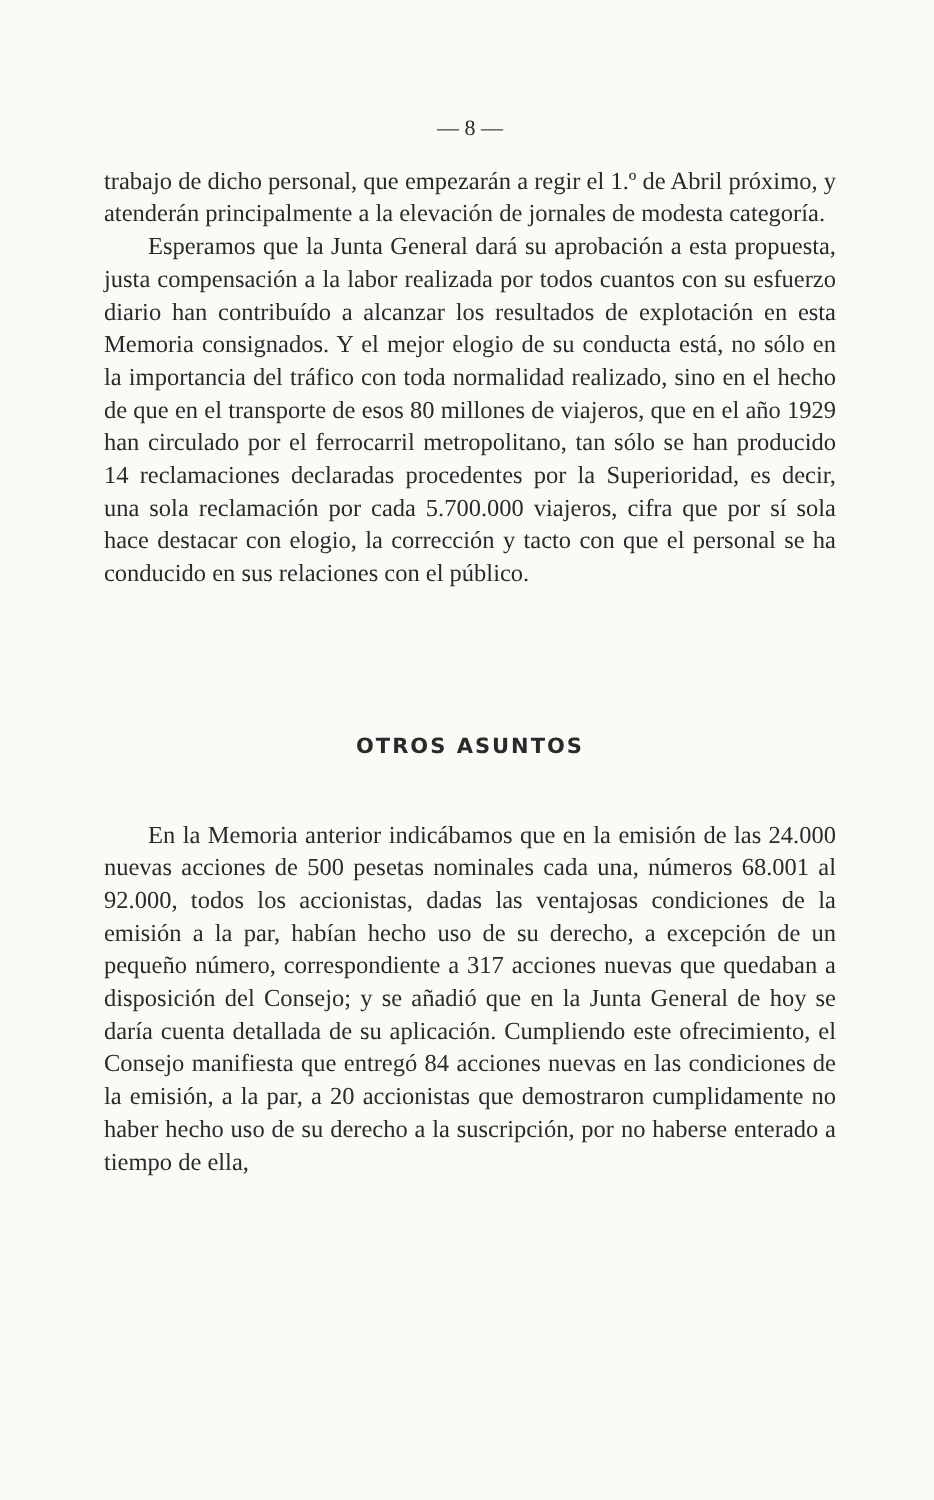— 8 —
trabajo de dicho personal, que empezarán a regir el 1.º de Abril próximo, y atenderán principalmente a la elevación de jornales de modesta categoría.
Esperamos que la Junta General dará su aprobación a esta propuesta, justa compensación a la labor realizada por todos cuantos con su esfuerzo diario han contribuído a alcanzar los resultados de explotación en esta Memoria consignados. Y el mejor elogio de su conducta está, no sólo en la importancia del tráfico con toda normalidad realizado, sino en el hecho de que en el transporte de esos 80 millones de viajeros, que en el año 1929 han circulado por el ferrocarril metropolitano, tan sólo se han producido 14 reclamaciones declaradas procedentes por la Superioridad, es decir, una sola reclamación por cada 5.700.000 viajeros, cifra que por sí sola hace destacar con elogio, la corrección y tacto con que el personal se ha conducido en sus relaciones con el público.
OTROS ASUNTOS
En la Memoria anterior indicábamos que en la emisión de las 24.000 nuevas acciones de 500 pesetas nominales cada una, números 68.001 al 92.000, todos los accionistas, dadas las ventajosas condiciones de la emisión a la par, habían hecho uso de su derecho, a excepción de un pequeño número, correspondiente a 317 acciones nuevas que quedaban a disposición del Consejo; y se añadió que en la Junta General de hoy se daría cuenta detallada de su aplicación. Cumpliendo este ofrecimiento, el Consejo manifiesta que entregó 84 acciones nuevas en las condiciones de la emisión, a la par, a 20 accionistas que demostraron cumplidamente no haber hecho uso de su derecho a la suscripción, por no haberse enterado a tiempo de ella,